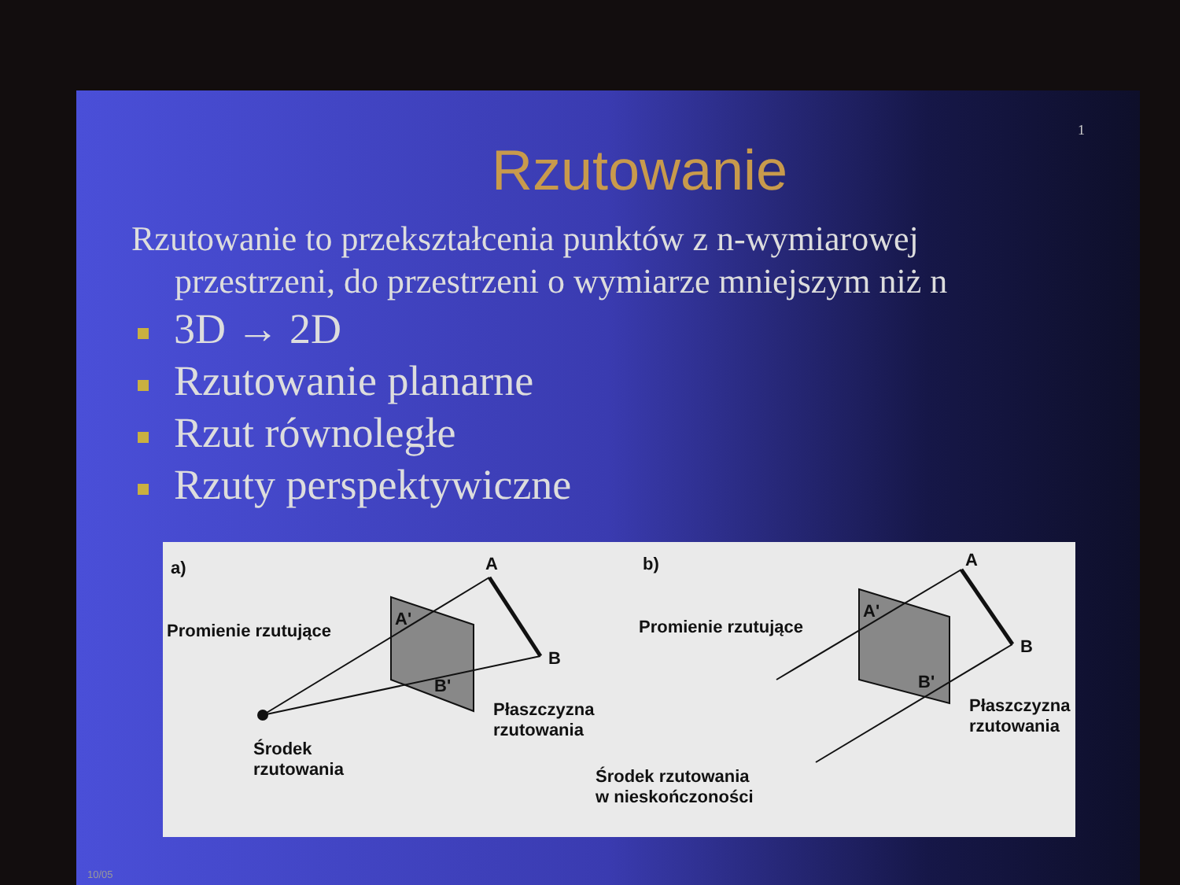1
Rzutowanie
Rzutowanie to przekształcenia punktów z n-wymiarowej
przestrzeni, do przestrzeni o wymiarze mniejszym niż n
3D → 2D
Rzutowanie planarne
Rzut równoległe
Rzuty perspektywiczne
a) A
B
A'
B'
Promienie rzutujące
Płaszczyzna
rzutowania
Środek
rzutowania
b) A
B
A'
B'
Promienie rzutujące
Płaszczyzna
rzutowania
Środek rzutowania
w nieskończoności
10/05